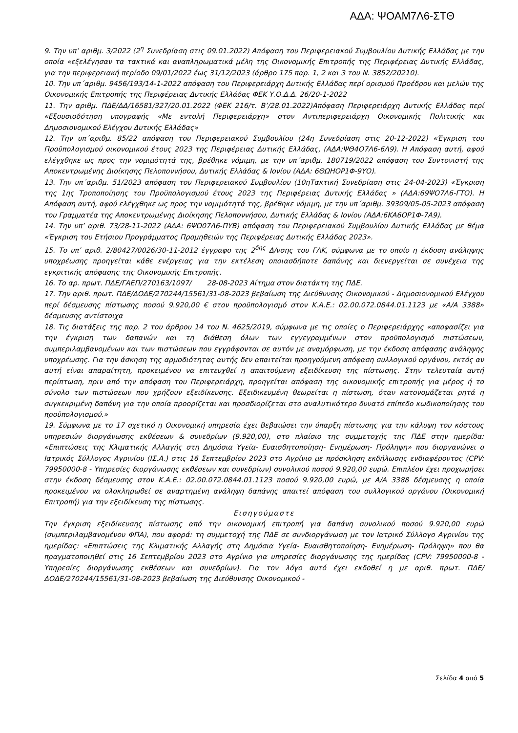ΑΔΑ: ΨΟΑΜ7Λ6-ΣΤΘ
9. Την υπ’ αριθμ. 3/2022 (2<sup>η</sup> Συνεδρίαση στις 09.01.2022) Απόφαση του Περιφερειακού Συμβουλίου Δυτικής Ελλάδας με την οποία «εξελέγησαν τα τακτικά και αναπληρωματικά μέλη της Οικονομικής Επιτροπής της Περιφέρειας Δυτικής Ελλάδας, για την περιφερειακή περίοδο 09/01/2022 έως 31/12/2023 (άρθρο 175 παρ. 1, 2 και 3 του Ν. 3852/20210).
10. Την υπ΄αριθμ. 9456/193/14-1-2022 απόφαση του Περιφερειάρχη Δυτικής Ελλάδας περί ορισμού Προέδρου και μελών της Οικονομικής Επιτροπής της Περιφέρειας Δυτικής Ελλάδας ΦΕΚ Υ.Ο.Δ.Δ. 26/20-1-2022
11. Την αριθμ. ΠΔΕ/ΔΔ/16581/327/20.01.2022 (ΦΕΚ 216/τ. Β’/28.01.2022)Απόφαση Περιφερειάρχη Δυτικής Ελλάδας περί «Εξουσιοδότηση υπογραφής «Με εντολή Περιφερειάρχη» στον Αντιπεριφερειάρχη Οικονομικής Πολιτικής και Δημοσιονομικού Ελέγχου Δυτικής Ελλάδας»
12. Την υπ΄αριθμ. 85/22 απόφαση του Περιφερειακού Συμβουλίου (24η Συνεδρίαση στις 20-12-2022) «Έγκριση του Προϋπολογισμού οικονομικού έτους 2023 της Περιφέρειας Δυτικής Ελλάδας, (ΑΔΑ:ΨΘ4Ο7Λ6-6Λ9). Η Απόφαση αυτή, αφού ελέγχθηκε ως προς την νομιμότητά της, βρέθηκε νόμιμη, με την υπ΄αριθμ. 180719/2022 απόφαση του Συντονιστή της Αποκεντρωμένης Διοίκησης Πελοποννήσου, Δυτικής Ελλάδας & Ιονίου (ΑΔΑ: 6ΘΩΗΟΡ1Φ-9ΥΟ).
13. Την υπ΄αριθμ. 51/2023 απόφαση του Περιφερειακού Συμβουλίου (10ηΤακτική Συνεδρίαση στις 24-04-2023) «Έγκριση της 1ης Τροποποίησης του Προϋπολογισμού έτους 2023 της Περιφέρειας Δυτικής Ελλάδας » (ΑΔΑ:69ΨΟ7Λ6-ΓΤΟ). Η Απόφαση αυτή, αφού ελέγχθηκε ως προς την νομιμότητά της, βρέθηκε νόμιμη, με την υπ΄αριθμ. 39309/05-05-2023 απόφαση του Γραμματέα της Αποκεντρωμένης Διοίκησης Πελοποννήσου, Δυτικής Ελλάδας & Ιονίου (ΑΔΑ:6ΚΑ6ΟΡ1Φ-7Α9).
14. Την υπ’ αριθ. 73/28-11-2022 (ΑΔΑ: 6ΨΟ07Λ6-ΠΥΒ) απόφαση του Περιφερειακού Συμβουλίου Δυτικής Ελλάδας με θέμα «Έγκριση του Ετήσιου Προγράμματος Προμηθειών της Περιφέρειας Δυτικής Ελλάδας 2023».
15. Το υπ’ αριθ. 2/80427/0026/30-11-2012 έγγραφο της 2<sup>δης</sup> Δ/νσης του ΓΛΚ, σύμφωνα με το οποίο η έκδοση ανάληψης υποχρέωσης προηγείται κάθε ενέργειας για την εκτέλεση οποιασδήποτε δαπάνης και διενεργείται σε συνέχεια της εγκριτικής απόφασης της Οικονομικής Επιτροπής.
16. Το αρ. πρωτ. ΠΔΕ/ΓΑΕΠ/270163/1097/ 28-08-2023 Αίτημα στον διατάκτη της ΠΔΕ.
17. Την αριθ. πρωτ. ΠΔΕ/ΔΟΔΕ/270244/15561/31-08-2023 βεβαίωση της Διεύθυνσης Οικονομικού - Δημοσιονομικού Ελέγχου περί δέσμευσης πίστωσης ποσού 9.920,00 € στον προϋπολογισμό στον Κ.Α.Ε.: 02.00.072.0844.01.1123 με «Α/Α 3388» δέσμευσης αντίστοιχα
18. Τις διατάξεις της παρ. 2 του άρθρου 14 του Ν. 4625/2019, σύμφωνα με τις οποίες ο Περιφερειάρχης «αποφασίζει για την έγκριση των δαπανών και τη διάθεση όλων των εγγεγραμμένων στον προϋπολογισμό πιστώσεων, συμπεριλαμβανομένων και των πιστώσεων που εγγράφονται σε αυτόν με αναμόρφωση, με την έκδοση απόφασης ανάληψης υποχρέωσης. Για την άσκηση της αρμοδιότητας αυτής δεν απαιτείται προηγούμενη απόφαση συλλογικού οργάνου, εκτός αν αυτή είναι απαραίτητη, προκειμένου να επιτευχθεί η απαιτούμενη εξειδίκευση της πίστωσης. Στην τελευταία αυτή περίπτωση, πριν από την απόφαση του Περιφερειάρχη, προηγείται απόφαση της οικονομικής επιτροπής για μέρος ή το σύνολο των πιστώσεων που χρήζουν εξειδίκευσης. Εξειδικευμένη θεωρείται η πίστωση, όταν κατονομάζεται ρητά η συγκεκριμένη δαπάνη για την οποία προορίζεται και προσδιορίζεται στο αναλυτικότερο δυνατό επίπεδο κωδικοποίησης του προϋπολογισμού.»
19. Σύμφωνα με το 17 σχετικό η Οικονομική υπηρεσία έχει Βεβαιώσει την ύπαρξη πίστωσης για την κάλυψη του κόστους υπηρεσιών διοργάνωσης εκθέσεων & συνεδρίων (9.920,00), στο πλαίσιο της συμμετοχής της ΠΔΕ στην ημερίδα: «Επιπτώσεις της Κλιματικής Αλλαγής στη Δημόσια Υγεία- Ευαισθητοποίηση- Ενημέρωση- Πρόληψη» που διοργανώνει ο Ιατρικός Σύλλογος Αγρινίου (ΙΣ.Α.) στις 16 Σεπτεμβρίου 2023 στο Αγρίνιο με πρόσκληση εκδήλωσης ενδιαφέροντος (CPV: 79950000-8 - Υπηρεσίες διοργάνωσης εκθέσεων και συνεδρίων) συνολικού ποσού 9.920,00 ευρώ. Επιπλέον έχει προχωρήσει στην έκδοση δέσμευσης στον Κ.Α.Ε.: 02.00.072.0844.01.1123 ποσού 9.920,00 ευρώ, με Α/Α 3388 δέσμευσης η οποία προκειμένου να ολοκληρωθεί σε αναρτημένη ανάληψη δαπάνης απαιτεί απόφαση του συλλογικού οργάνου (Οικονομική Επιτροπή) για την εξειδίκευση της πίστωσης.
Εισηγούμαστε
Την έγκριση εξειδίκευσης πίστωσης από την οικονομική επιτροπή για δαπάνη συνολικού ποσού 9.920,00 ευρώ (συμπεριλαμβανομένου ΦΠΑ), που αφορά: τη συμμετοχή της ΠΔΕ σε συνδιοργάνωση με τον Ιατρικό Σύλλογο Αγρινίου της ημερίδας: «Επιπτώσεις της Κλιματικής Αλλαγής στη Δημόσια Υγεία- Ευαισθητοποίηση- Ενημέρωση- Πρόληψη» που θα πραγματοποιηθεί στις 16 Σεπτεμβρίου 2023 στο Αγρίνιο για υπηρεσίες διοργάνωσης της ημερίδας (CPV: 79950000-8 - Υπηρεσίες διοργάνωσης εκθέσεων και συνεδρίων). Για τον λόγο αυτό έχει εκδοθεί η με αριθ. πρωτ. ΠΔΕ/ΔΟΔΕ/270244/15561/31-08-2023 βεβαίωση της Διεύθυνσης Οικονομικού -
Σελίδα 4 από 5